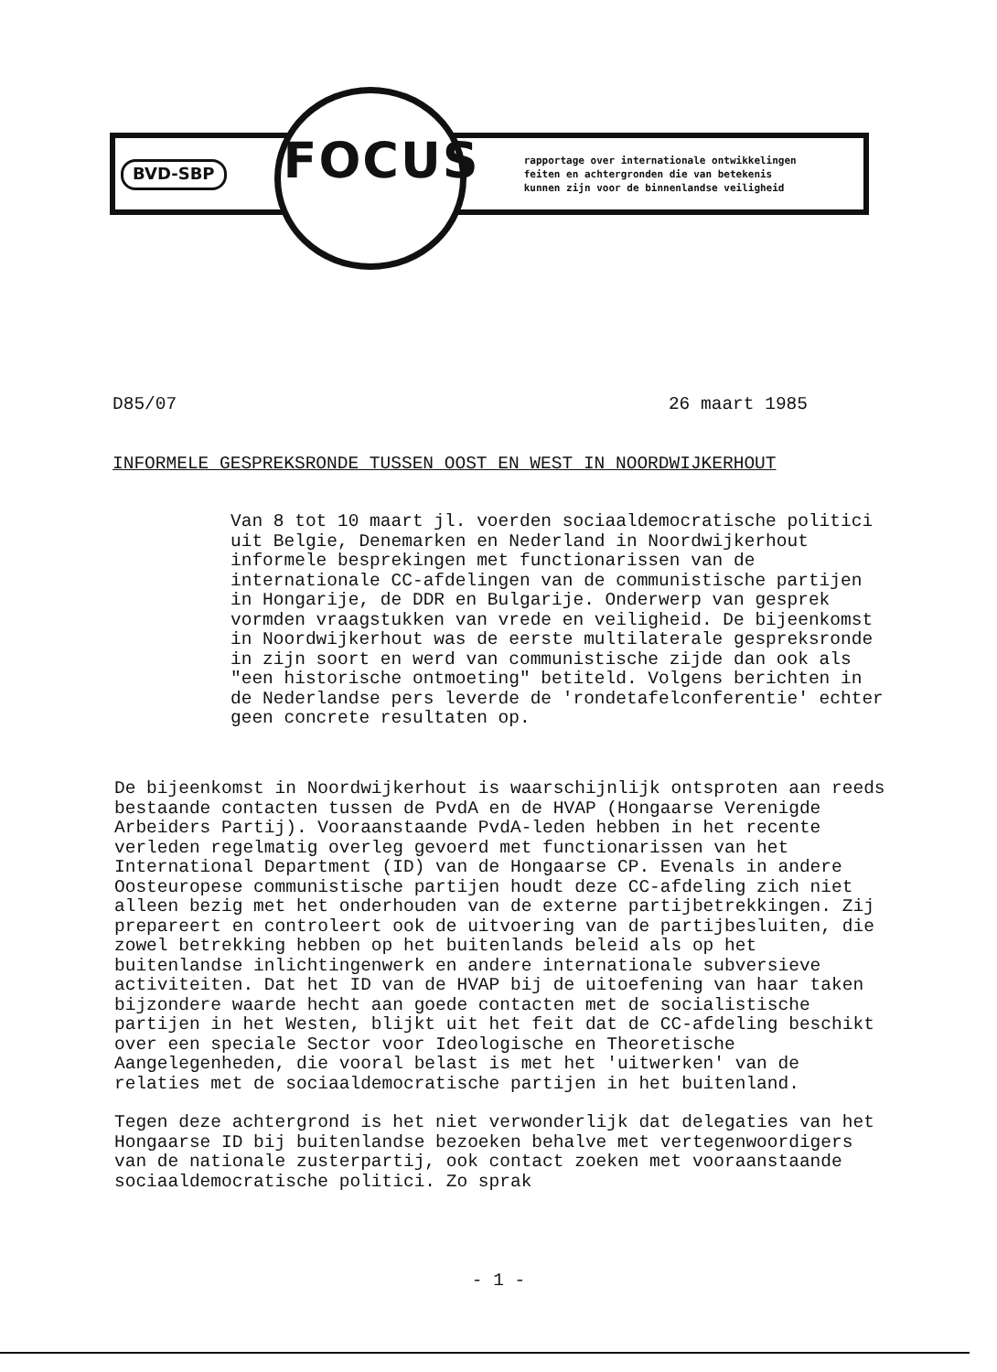BVD-SBP
FOCUS
rapportage over internationale ontwikkelingen
feiten en achtergronden die van betekenis
kunnen zijn voor de binnenlandse veiligheid
D85/07 26 maart 1985
INFORMELE GESPREKSRONDE TUSSEN OOST EN WEST IN NOORDWIJKERHOUT
Van 8 tot 10 maart jl. voerden sociaaldemocratische politici uit Belgie, Denemarken en Nederland in Noordwijkerhout informele besprekingen met functionarissen van de internationale CC-afdelingen van de communistische partijen in Hongarije, de DDR en Bulgarije. Onderwerp van gesprek vormden vraagstukken van vrede en veiligheid. De bijeenkomst in Noordwijkerhout was de eerste multilaterale gespreksronde in zijn soort en werd van communistische zijde dan ook als "een historische ontmoeting" betiteld. Volgens berichten in de Nederlandse pers leverde de 'rondetafelconferentie' echter geen concrete resultaten op.
De bijeenkomst in Noordwijkerhout is waarschijnlijk ontsproten aan reeds bestaande contacten tussen de PvdA en de HVAP (Hongaarse Verenigde Arbeiders Partij). Vooraanstaande PvdA-leden hebben in het recente verleden regelmatig overleg gevoerd met functionarissen van het International Department (ID) van de Hongaarse CP. Evenals in andere Oosteuropese communistische partijen houdt deze CC-afdeling zich niet alleen bezig met het onderhouden van de externe partijbetrekkingen. Zij prepareert en controleert ook de uitvoering van de partijbesluiten, die zowel betrekking hebben op het buitenlands beleid als op het buitenlandse inlichtingenwerk en andere internationale subversieve activiteiten. Dat het ID van de HVAP bij de uitoefening van haar taken bijzondere waarde hecht aan goede contacten met de socialistische partijen in het Westen, blijkt uit het feit dat de CC-afdeling beschikt over een speciale Sector voor Ideologische en Theoretische Aangelegenheden, die vooral belast is met het 'uitwerken' van de relaties met de sociaaldemocratische partijen in het buitenland.
Tegen deze achtergrond is het niet verwonderlijk dat delegaties van het Hongaarse ID bij buitenlandse bezoeken behalve met vertegenwoordigers van de nationale zusterpartij, ook contact zoeken met vooraanstaande sociaaldemocratische politici. Zo sprak
- 1 -